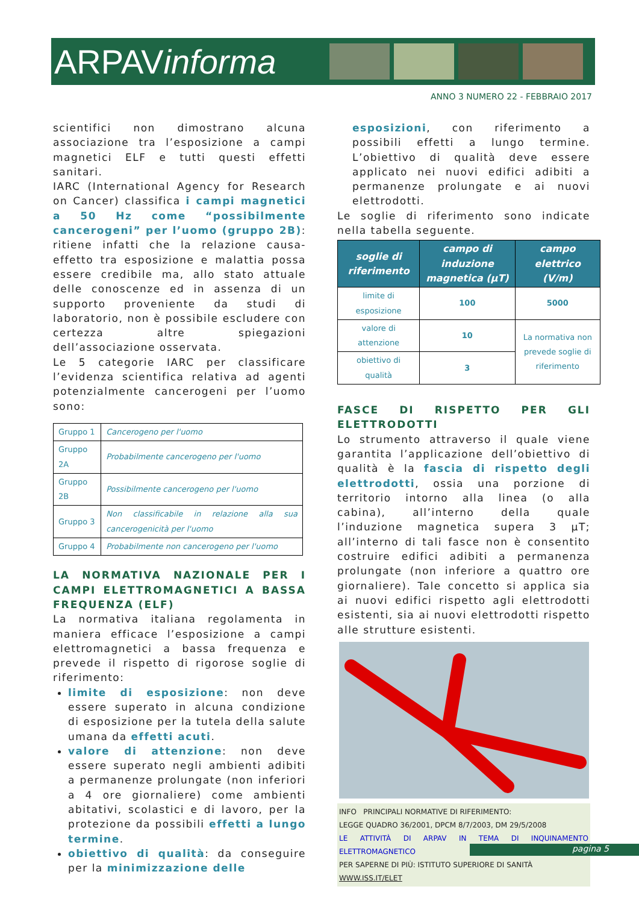ARPAVinforma
ANNO 3 NUMERO 22 - FEBBRAIO 2017
scientifici non dimostrano alcuna associazione tra l’esposizione a campi magnetici ELF e tutti questi effetti sanitari.
IARC (International Agency for Research on Cancer) classifica i campi magnetici a 50 Hz come “possibilmente cancerogeni” per l’uomo (gruppo 2B): ritiene infatti che la relazione causa-effetto tra esposizione e malattia possa essere credibile ma, allo stato attuale delle conoscenze ed in assenza di un supporto proveniente da studi di laboratorio, non è possibile escludere con certezza altre spiegazioni dell’associazione osservata.
Le 5 categorie IARC per classificare l’evidenza scientifica relativa ad agenti potenzialmente cancerogeni per l’uomo sono:
| Gruppo 1 | Cancerogeno per l'uomo |
| Gruppo 2A | Probabilmente cancerogeno per l'uomo |
| Gruppo 2B | Possibilmente cancerogeno per l'uomo |
| Gruppo 3 | Non classificabile in relazione alla sua cancerogenicità per l'uomo |
| Gruppo 4 | Probabilmente non cancerogeno per l'uomo |
LA NORMATIVA NAZIONALE PER I CAMPI ELETTROMAGNETICI A BASSA FREQUENZA (ELF)
La normativa italiana regolamenta in maniera efficace l’esposizione a campi elettromagnetici a bassa frequenza e prevede il rispetto di rigorose soglie di riferimento:
limite di esposizione: non deve essere superato in alcuna condizione di esposizione per la tutela della salute umana da effetti acuti.
valore di attenzione: non deve essere superato negli ambienti adibiti a permanenze prolungate (non inferiori a 4 ore giornaliere) come ambienti abitativi, scolastici e di lavoro, per la protezione da possibili effetti a lungo termine.
obiettivo di qualità: da conseguire per la minimizzazione delle
esposizioni, con riferimento a possibili effetti a lungo termine. L’obiettivo di qualità deve essere applicato nei nuovi edifici adibiti a permanenze prolungate e ai nuovi elettrodotti.
Le soglie di riferimento sono indicate nella tabella seguente.
| soglie di riferimento | campo di induzione magnetica (µT) | campo elettrico (V/m) |
| --- | --- | --- |
| limite di esposizione | 100 | 5000 |
| valore di attenzione | 10 | La normativa non prevede soglie di riferimento |
| obiettivo di qualità | 3 | |
FASCE DI RISPETTO PER GLI ELETTRODOTTI
Lo strumento attraverso il quale viene garantita l’applicazione dell’obiettivo di qualità è la fascia di rispetto degli elettrodotti, ossia una porzione di territorio intorno alla linea (o alla cabina), all’interno della quale l’induzione magnetica supera 3 µT; all’interno di tali fasce non è consentito costruire edifici adibiti a permanenza prolungate (non inferiore a quattro ore giornaliere). Tale concetto si applica sia ai nuovi edifici rispetto agli elettrodotti esistenti, sia ai nuovi elettrodotti rispetto alle strutture esistenti.
INFO PRINCIPALI NORMATIVE DI RIFERIMENTO:
LEGGE QUADRO 36/2001, DPCM 8/7/2003, DM 29/5/2008
LE ATTIVITÀ DI ARPAV IN TEMA DI INQUINAMENTO ELETTROMAGNETICO
PER SAPERNE DI PIÙ: ISTITUTO SUPERIORE DI SANITÀ
WWW.ISS.IT/ELET
pagina 5